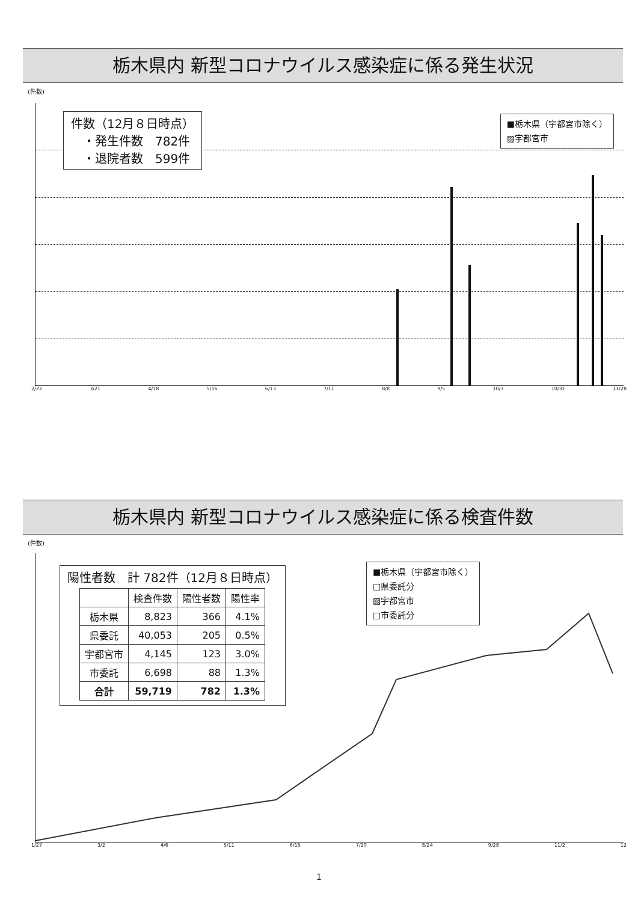栃木県内 新型コロナウイルス感染症に係る発生状況
(件数)
件数（12月８日時点）
　・発生件数　782件
　・退院者数　599件
■栃木県（宇都宮市除く）
▨宇都宮市
2/22 3/21 4/18 5/16 6/13 7/11 8/8 9/5 10/3 10/31 11/28
栃木県内 新型コロナウイルス感染症に係る検査件数
(件数)
陽性者数　計 782件（12月８日時点）
| | 検査件数 | 陽性者数 | 陽性率 |
| --- | --- | --- | --- |
| 栃木県 | 8,823 | 366 | 4.1% |
| 県委託 | 40,053 | 205 | 0.5% |
| 宇都宮市 | 4,145 | 123 | 3.0% |
| 市委託 | 6,698 | 88 | 1.3% |
| 合計 | 59,719 | 782 | 1.3% |
■栃木県（宇都宮市除く）
□県委託分
▨宇都宮市
□市委託分
1/27 3/2 4/6 5/11 6/15 7/20 8/24 9/28 11/2 12
1